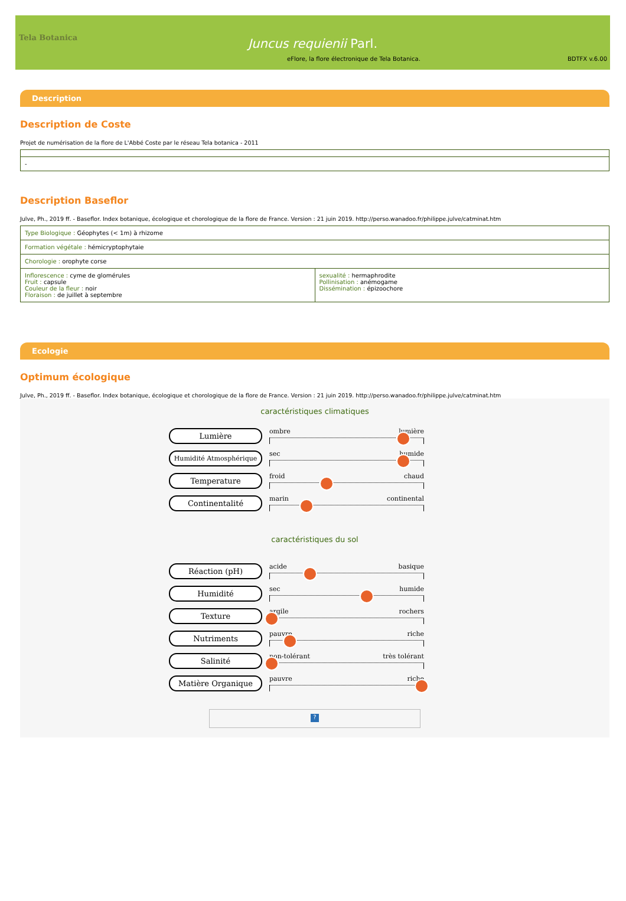Tela Botanica
Juncus requienii Parl.
eFlore, la flore électronique de Tela Botanica. BDTFX v.6.00
Description
Description de Coste
Projet de numérisation de la flore de L'Abbé Coste par le réseau Tela botanica - 2011
| - |
Description Baseflor
Julve, Ph., 2019 ff. - Baseflor. Index botanique, écologique et chorologique de la flore de France. Version : 21 juin 2019. http://perso.wanadoo.fr/philippe.julve/catminat.htm
| Type Biologique : Géophytes (< 1m) à rhizome | |
| Formation végétale : hémicryptophytaie | |
| Chorologie : orophyte corse | |
| Inflorescence : cyme de glomérules Fruit : capsule Couleur de la fleur : noir Floraison : de juillet à septembre | sexualité : hermaphrodite Pollinisation : anémogame Dissémination : épizoochore |
Ecologie
Optimum écologique
Julve, Ph., 2019 ff. - Baseflor. Index botanique, écologique et chorologique de la flore de France. Version : 21 juin 2019. http://perso.wanadoo.fr/philippe.julve/catminat.htm
caractéristiques climatiques
Lumière
ombre lumière
Humidité Atmosphérique
sec humide
Temperature
froid chaud
Continentalité
marin continental
caractéristiques du sol
Réaction (pH)
acide basique
Humidité
sec humide
Texture
argile rochers
Nutriments
pauvre riche
Salinité
non-tolérant très tolérant
Matière Organique
pauvre riche
?